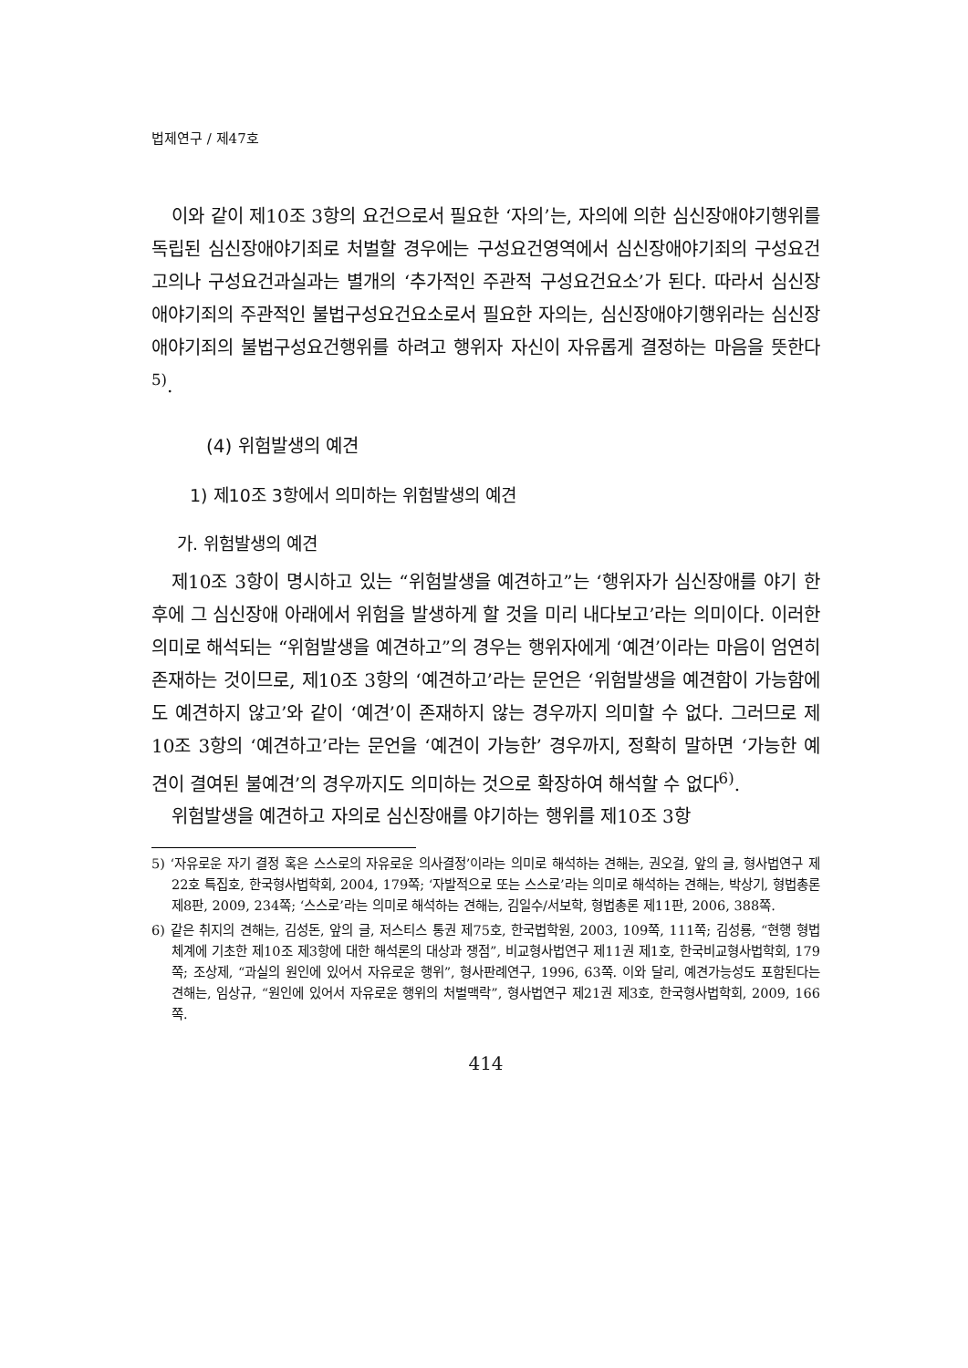법제연구 / 제47호
이와 같이 제10조 3항의 요건으로서 필요한 ‘자의’는, 자의에 의한 심신장애야기행위를 독립된 심신장애야기죄로 처벌할 경우에는 구성요건영역에서 심신장애야기죄의 구성요건고의나 구성요건과실과는 별개의 ‘추가적인 주관적 구성요건요소’가 된다. 따라서 심신장애야기죄의 주관적인 불법구성요건요소로서 필요한 자의는, 심신장애야기행위라는 심신장애야기죄의 불법구성요건행위를 하려고 행위자 자신이 자유롭게 결정하는 마음을 뜻한다<sup>5)</sup>.
(4) 위험발생의 예견
1) 제10조 3항에서 의미하는 위험발생의 예견
가. 위험발생의 예견
제10조 3항이 명시하고 있는 “위험발생을 예견하고”는 ‘행위자가 심신장애를 야기 한 후에 그 심신장애 아래에서 위험을 발생하게 할 것을 미리 내다보고’라는 의미이다. 이러한 의미로 해석되는 “위험발생을 예견하고”의 경우는 행위자에게 ‘예견’이라는 마음이 엄연히 존재하는 것이므로, 제10조 3항의 ‘예견하고’라는 문언은 ‘위험발생을 예견함이 가능함에도 예견하지 않고’와 같이 ‘예견’이 존재하지 않는 경우까지 의미할 수 없다. 그러므로 제10조 3항의 ‘예견하고’라는 문언을 ‘예견이 가능한’ 경우까지, 정확히 말하면 ‘가능한 예견이 결여된 불예견’의 경우까지도 의미하는 것으로 확장하여 해석할 수 없다<sup>6)</sup>.
위험발생을 예견하고 자의로 심신장애를 야기하는 행위를 제10조 3항
5) ‘자유로운 자기 결정 혹은 스스로의 자유로운 의사결정’이라는 의미로 해석하는 견해는, 권오걸, 앞의 글, 형사법연구 제22호 특집호, 한국형사법학회, 2004, 179쪽; ‘자발적으로 또는 스스로’라는 의미로 해석하는 견해는, 박상기, 형법총론 제8판, 2009, 234쪽; ‘스스로’라는 의미로 해석하는 견해는, 김일수/서보학, 형법총론 제11판, 2006, 388쪽.
6) 같은 취지의 견해는, 김성돈, 앞의 글, 저스티스 통권 제75호, 한국법학원, 2003, 109쪽, 111쪽; 김성룡, “현행 형법 체계에 기초한 제10조 제3항에 대한 해석론의 대상과 쟁점”, 비교형사법연구 제11권 제1호, 한국비교형사법학회, 179쪽; 조상제, “과실의 원인에 있어서 자유로운 행위”, 형사판례연구, 1996, 63쪽. 이와 달리, 예견가능성도 포함된다는 견해는, 임상규, “원인에 있어서 자유로운 행위의 처벌맥락”, 형사법연구 제21권 제3호, 한국형사법학회, 2009, 166쪽.
414